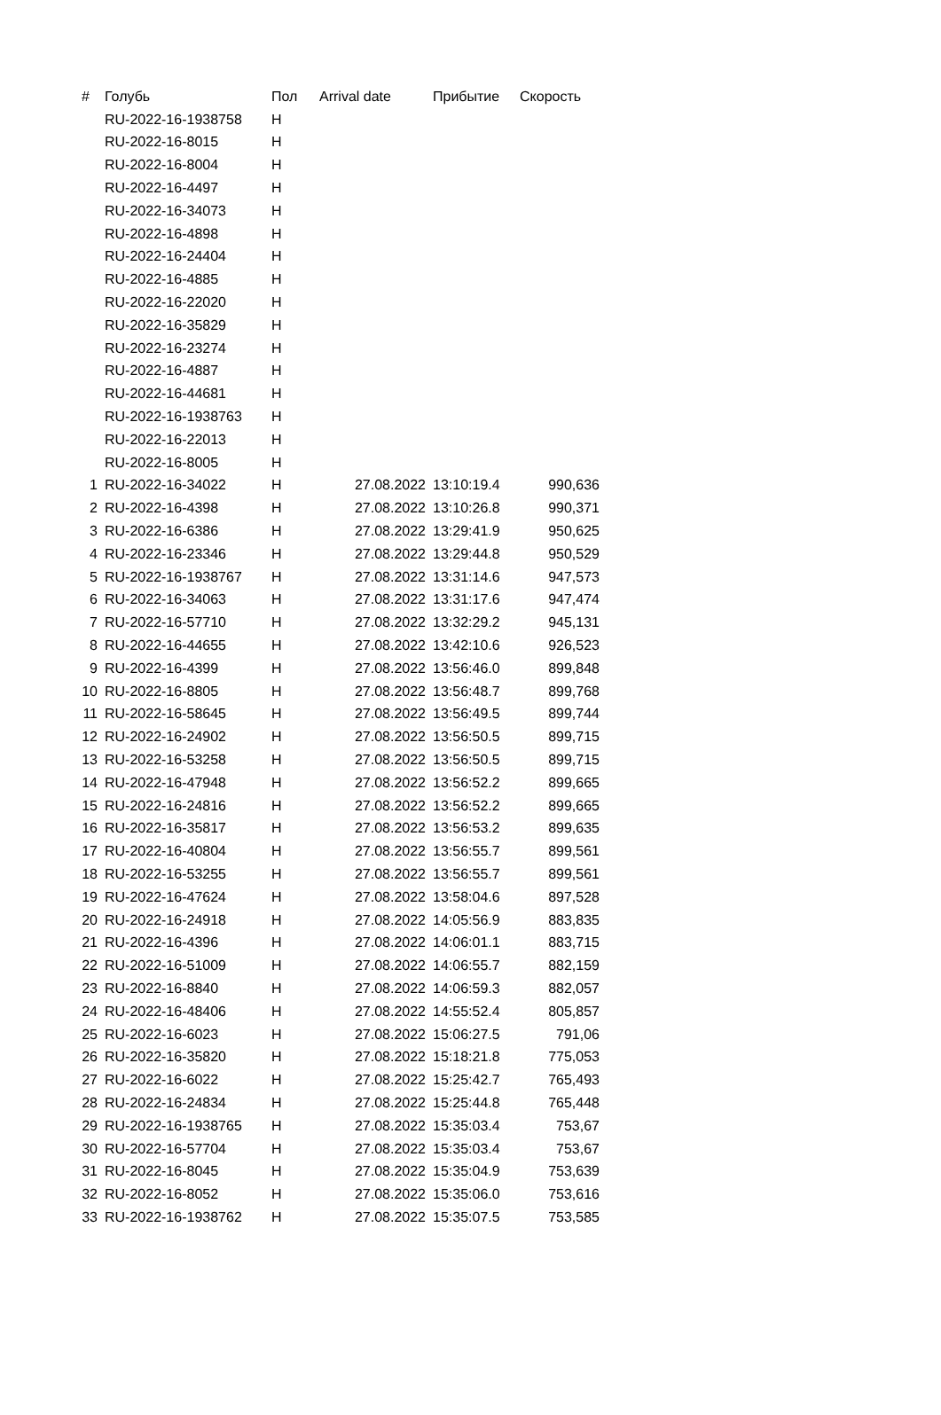| # | Голубь | Пол | Arrival date | Прибытие | Скорость |
| --- | --- | --- | --- | --- | --- |
| | RU-2022-16-1938758 | Н | | | |
| | RU-2022-16-8015 | Н | | | |
| | RU-2022-16-8004 | Н | | | |
| | RU-2022-16-4497 | Н | | | |
| | RU-2022-16-34073 | Н | | | |
| | RU-2022-16-4898 | Н | | | |
| | RU-2022-16-24404 | Н | | | |
| | RU-2022-16-4885 | Н | | | |
| | RU-2022-16-22020 | Н | | | |
| | RU-2022-16-35829 | Н | | | |
| | RU-2022-16-23274 | Н | | | |
| | RU-2022-16-4887 | Н | | | |
| | RU-2022-16-44681 | Н | | | |
| | RU-2022-16-1938763 | Н | | | |
| | RU-2022-16-22013 | Н | | | |
| | RU-2022-16-8005 | Н | | | |
| 1 | RU-2022-16-34022 | Н | 27.08.2022 | 13:10:19.4 | 990,636 |
| 2 | RU-2022-16-4398 | Н | 27.08.2022 | 13:10:26.8 | 990,371 |
| 3 | RU-2022-16-6386 | Н | 27.08.2022 | 13:29:41.9 | 950,625 |
| 4 | RU-2022-16-23346 | Н | 27.08.2022 | 13:29:44.8 | 950,529 |
| 5 | RU-2022-16-1938767 | Н | 27.08.2022 | 13:31:14.6 | 947,573 |
| 6 | RU-2022-16-34063 | Н | 27.08.2022 | 13:31:17.6 | 947,474 |
| 7 | RU-2022-16-57710 | Н | 27.08.2022 | 13:32:29.2 | 945,131 |
| 8 | RU-2022-16-44655 | Н | 27.08.2022 | 13:42:10.6 | 926,523 |
| 9 | RU-2022-16-4399 | Н | 27.08.2022 | 13:56:46.0 | 899,848 |
| 10 | RU-2022-16-8805 | Н | 27.08.2022 | 13:56:48.7 | 899,768 |
| 11 | RU-2022-16-58645 | Н | 27.08.2022 | 13:56:49.5 | 899,744 |
| 12 | RU-2022-16-24902 | Н | 27.08.2022 | 13:56:50.5 | 899,715 |
| 13 | RU-2022-16-53258 | Н | 27.08.2022 | 13:56:50.5 | 899,715 |
| 14 | RU-2022-16-47948 | Н | 27.08.2022 | 13:56:52.2 | 899,665 |
| 15 | RU-2022-16-24816 | Н | 27.08.2022 | 13:56:52.2 | 899,665 |
| 16 | RU-2022-16-35817 | Н | 27.08.2022 | 13:56:53.2 | 899,635 |
| 17 | RU-2022-16-40804 | Н | 27.08.2022 | 13:56:55.7 | 899,561 |
| 18 | RU-2022-16-53255 | Н | 27.08.2022 | 13:56:55.7 | 899,561 |
| 19 | RU-2022-16-47624 | Н | 27.08.2022 | 13:58:04.6 | 897,528 |
| 20 | RU-2022-16-24918 | Н | 27.08.2022 | 14:05:56.9 | 883,835 |
| 21 | RU-2022-16-4396 | Н | 27.08.2022 | 14:06:01.1 | 883,715 |
| 22 | RU-2022-16-51009 | Н | 27.08.2022 | 14:06:55.7 | 882,159 |
| 23 | RU-2022-16-8840 | Н | 27.08.2022 | 14:06:59.3 | 882,057 |
| 24 | RU-2022-16-48406 | Н | 27.08.2022 | 14:55:52.4 | 805,857 |
| 25 | RU-2022-16-6023 | Н | 27.08.2022 | 15:06:27.5 | 791,06 |
| 26 | RU-2022-16-35820 | Н | 27.08.2022 | 15:18:21.8 | 775,053 |
| 27 | RU-2022-16-6022 | Н | 27.08.2022 | 15:25:42.7 | 765,493 |
| 28 | RU-2022-16-24834 | Н | 27.08.2022 | 15:25:44.8 | 765,448 |
| 29 | RU-2022-16-1938765 | Н | 27.08.2022 | 15:35:03.4 | 753,67 |
| 30 | RU-2022-16-57704 | Н | 27.08.2022 | 15:35:03.4 | 753,67 |
| 31 | RU-2022-16-8045 | Н | 27.08.2022 | 15:35:04.9 | 753,639 |
| 32 | RU-2022-16-8052 | Н | 27.08.2022 | 15:35:06.0 | 753,616 |
| 33 | RU-2022-16-1938762 | Н | 27.08.2022 | 15:35:07.5 | 753,585 |